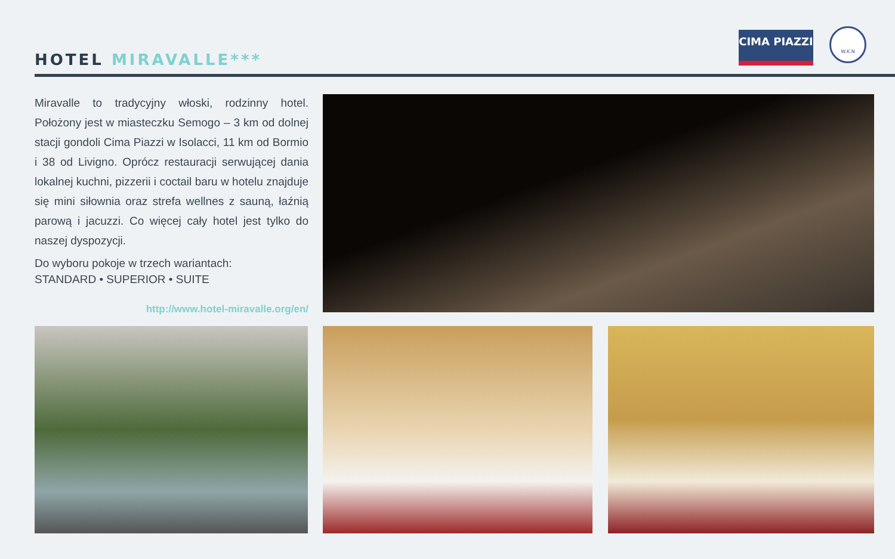HOTEL MIRAVALLE***
CIMA PIAZZI
W.K.N
Miravalle to tradycyjny włoski, rodzinny hotel. Położony jest w miasteczku Semogo – 3 km od dolnej stacji gondoli Cima Piazzi w Isolacci, 11 km od Bormio i 38 od Livigno. Oprócz restauracji serwującej dania lokalnej kuchni, pizzerii i coctail baru w hotelu znajduje się mini siłownia oraz strefa wellnes z sauną, łaźnią parową i jacuzzi. Co więcej cały hotel jest tylko do naszej dyspozycji.
Do wyboru pokoje w trzech wariantach:
STANDARD • SUPERIOR • SUITE
http://www.hotel-miravalle.org/en/